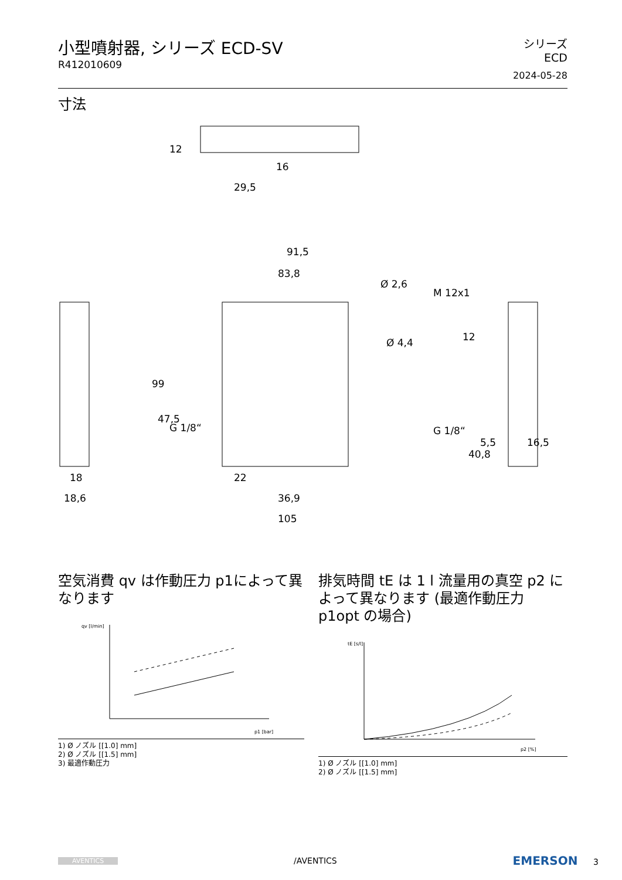小型噴射器, シリーズ ECD-SV
R412010609
シリーズ
ECD
2024-05-28
寸法
91,5
83,8
105
36,9
22
18
18,6
16
29,5
99
47,5
12
40,8
Ø 4,4
Ø 2,6
M 12x1
16,5
5,5
G 1/8“
G 1/8“
12
空気消費 qv は作動圧力 p1によって異なります
qv [l/min]
p1 [bar]
1) Ø ノズル [[1.0] mm]
2) Ø ノズル [[1.5] mm]
3) 最適作動圧力
排気時間 tE は 1 l 流量用の真空 p2 によって異なります (最適作動圧力 p1opt の場合)
tE [s/l]
p2 [%]
1) Ø ノズル [[1.0] mm]
2) Ø ノズル [[1.5] mm]
AVENTICS /AVENTICS EMERSON 3